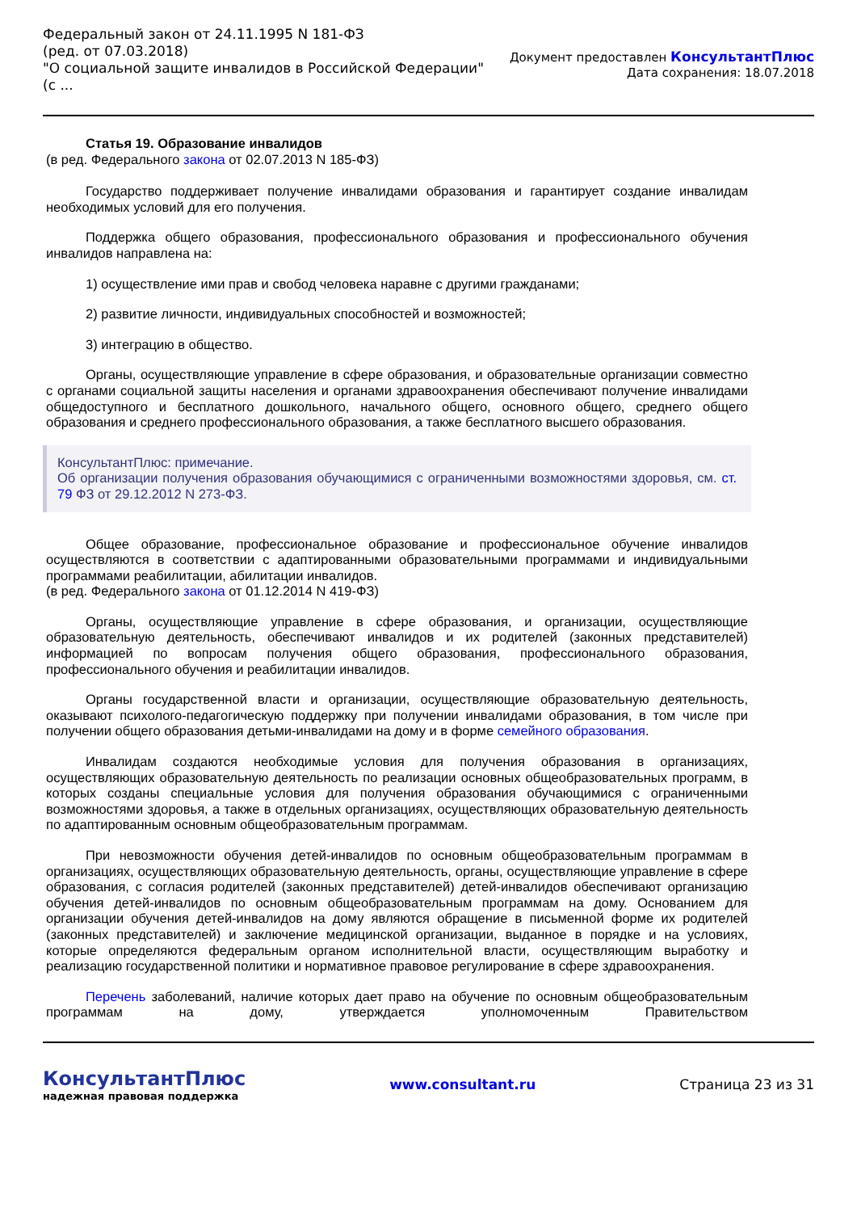Федеральный закон от 24.11.1995 N 181-ФЗ
(ред. от 07.03.2018)
"О социальной защите инвалидов в Российской Федерации"
(с ...
Документ предоставлен КонсультантПлюс
Дата сохранения: 18.07.2018
Статья 19. Образование инвалидов
(в ред. Федерального закона от 02.07.2013 N 185-ФЗ)
Государство поддерживает получение инвалидами образования и гарантирует создание инвалидам необходимых условий для его получения.
Поддержка общего образования, профессионального образования и профессионального обучения инвалидов направлена на:
1) осуществление ими прав и свобод человека наравне с другими гражданами;
2) развитие личности, индивидуальных способностей и возможностей;
3) интеграцию в общество.
Органы, осуществляющие управление в сфере образования, и образовательные организации совместно с органами социальной защиты населения и органами здравоохранения обеспечивают получение инвалидами общедоступного и бесплатного дошкольного, начального общего, основного общего, среднего общего образования и среднего профессионального образования, а также бесплатного высшего образования.
КонсультантПлюс: примечание.
Об организации получения образования обучающимися с ограниченными возможностями здоровья, см. ст. 79 ФЗ от 29.12.2012 N 273-ФЗ.
Общее образование, профессиональное образование и профессиональное обучение инвалидов осуществляются в соответствии с адаптированными образовательными программами и индивидуальными программами реабилитации, абилитации инвалидов.
(в ред. Федерального закона от 01.12.2014 N 419-ФЗ)
Органы, осуществляющие управление в сфере образования, и организации, осуществляющие образовательную деятельность, обеспечивают инвалидов и их родителей (законных представителей) информацией по вопросам получения общего образования, профессионального образования, профессионального обучения и реабилитации инвалидов.
Органы государственной власти и организации, осуществляющие образовательную деятельность, оказывают психолого-педагогическую поддержку при получении инвалидами образования, в том числе при получении общего образования детьми-инвалидами на дому и в форме семейного образования.
Инвалидам создаются необходимые условия для получения образования в организациях, осуществляющих образовательную деятельность по реализации основных общеобразовательных программ, в которых созданы специальные условия для получения образования обучающимися с ограниченными возможностями здоровья, а также в отдельных организациях, осуществляющих образовательную деятельность по адаптированным основным общеобразовательным программам.
При невозможности обучения детей-инвалидов по основным общеобразовательным программам в организациях, осуществляющих образовательную деятельность, органы, осуществляющие управление в сфере образования, с согласия родителей (законных представителей) детей-инвалидов обеспечивают организацию обучения детей-инвалидов по основным общеобразовательным программам на дому. Основанием для организации обучения детей-инвалидов на дому являются обращение в письменной форме их родителей (законных представителей) и заключение медицинской организации, выданное в порядке и на условиях, которые определяются федеральным органом исполнительной власти, осуществляющим выработку и реализацию государственной политики и нормативное правовое регулирование в сфере здравоохранения.
Перечень заболеваний, наличие которых дает право на обучение по основным общеобразовательным программам на дому, утверждается уполномоченным Правительством
КонсультантПлюс
надежная правовая поддержка
www.consultant.ru Страница 23 из 31